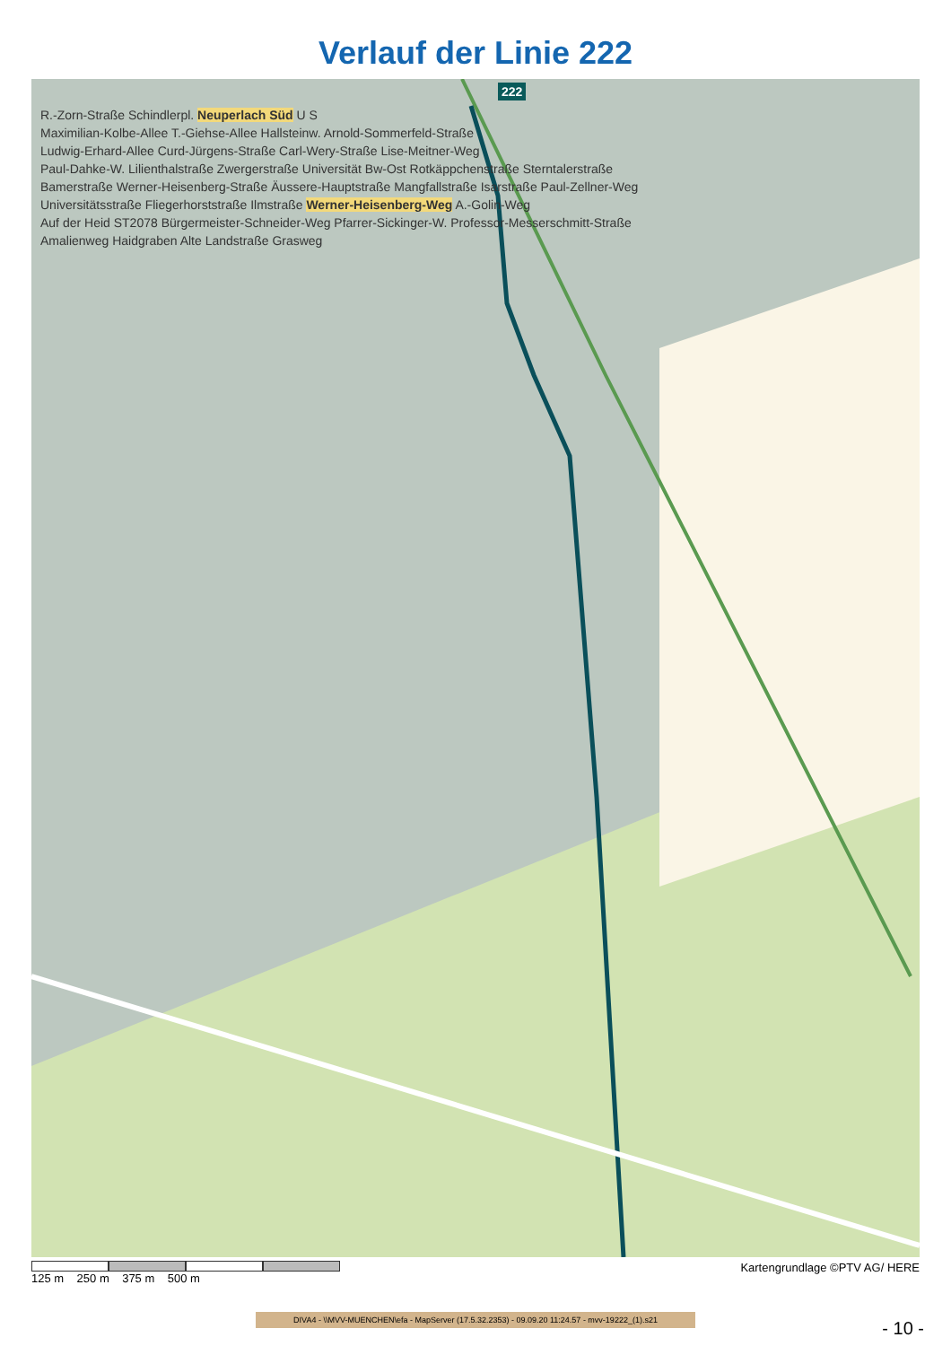Verlauf der Linie 222
222
R.-Zorn-Straße Schindlerpl. Neuperlach Süd U S
Maximilian-Kolbe-Allee T.-Giehse-Allee Hallsteinw. Arnold-Sommerfeld-Straße
Ludwig-Erhard-Allee Curd-Jürgens-Straße Carl-Wery-Straße Lise-Meitner-Weg
Paul-Dahke-W. Lilienthalstraße Zwergerstraße Universität Bw-Ost Rotkäppchenstraße Sterntalerstraße
Bamerstraße Werner-Heisenberg-Straße Äussere-Hauptstraße Mangfallstraße Isarstraße Paul-Zellner-Weg
Universitätsstraße Fliegerhorststraße Ilmstraße Werner-Heisenberg-Weg A.-Golin-Weg
Auf der Heid ST2078 Bürgermeister-Schneider-Weg Pfarrer-Sickinger-W. Professor-Messerschmitt-Straße
Amalienweg Haidgraben Alte Landstraße Grasweg
125 m 250 m 375 m 500 m
Kartengrundlage ©PTV AG/ HERE
DIVA4 - \\MVV-MUENCHEN\efa - MapServer (17.5.32.2353) - 09.09.20 11:24.57 - mvv-19222_(1).s21
- 10 -